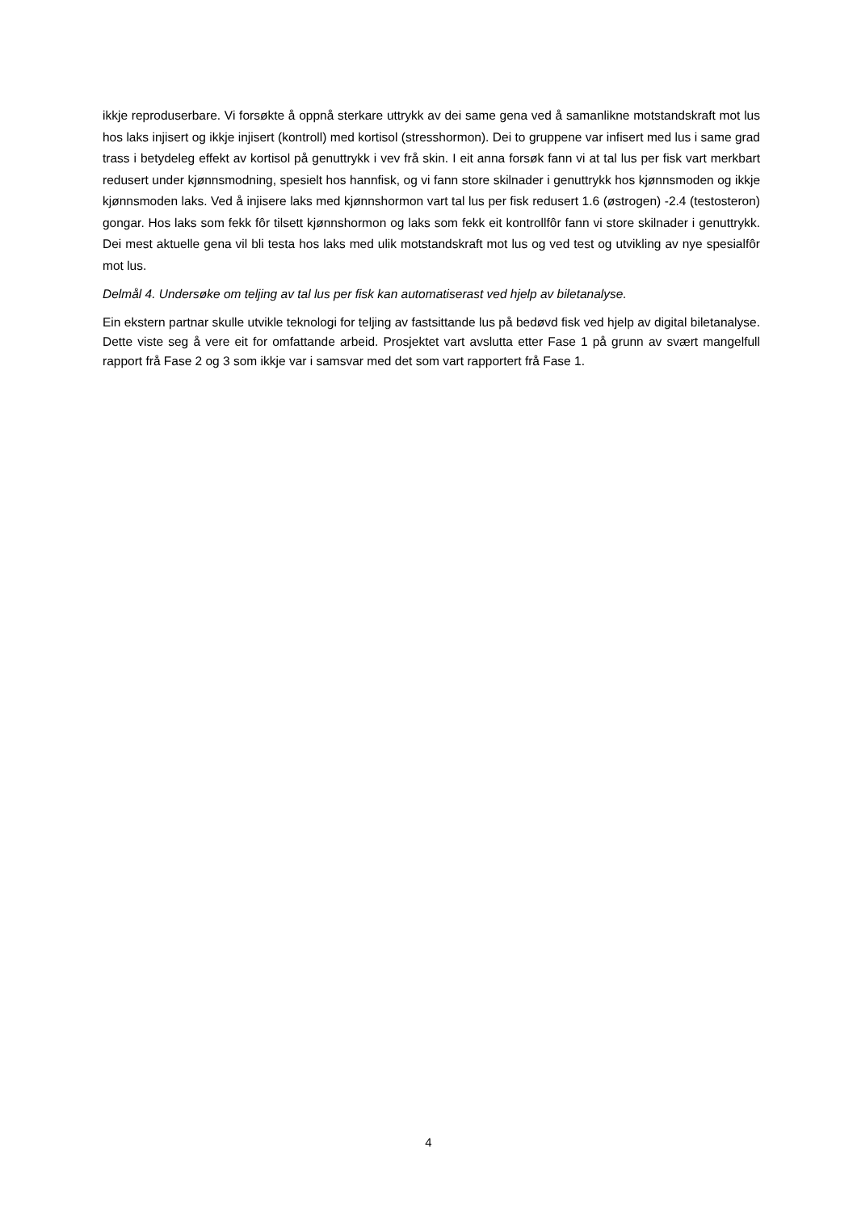ikkje reproduserbare. Vi forsøkte å oppnå sterkare uttrykk av dei same gena ved å samanlikne motstandskraft mot lus hos laks injisert og ikkje injisert (kontroll) med kortisol (stresshormon). Dei to gruppene var infisert med lus i same grad trass i betydeleg effekt av kortisol på genuttrykk i vev frå skin. I eit anna forsøk fann vi at tal lus per fisk vart merkbart redusert under kjønnsmodning, spesielt hos hannfisk, og vi fann store skilnader i genuttrykk hos kjønnsmoden og ikkje kjønnsmoden laks. Ved å injisere laks med kjønnshormon vart tal lus per fisk redusert 1.6 (østrogen) -2.4 (testosteron) gongar. Hos laks som fekk fôr tilsett kjønnshormon og laks som fekk eit kontrollfôr fann vi store skilnader i genuttrykk. Dei mest aktuelle gena vil bli testa hos laks med ulik motstandskraft mot lus og ved test og utvikling av nye spesialfôr mot lus.
Delmål 4. Undersøke om teljing av tal lus per fisk kan automatiserast ved hjelp av biletanalyse.
Ein ekstern partnar skulle utvikle teknologi for teljing av fastsittande lus på bedøvd fisk ved hjelp av digital biletanalyse. Dette viste seg å vere eit for omfattande arbeid. Prosjektet vart avslutta etter Fase 1 på grunn av svært mangelfull rapport frå Fase 2 og 3 som ikkje var i samsvar med det som vart rapportert frå Fase 1.
4